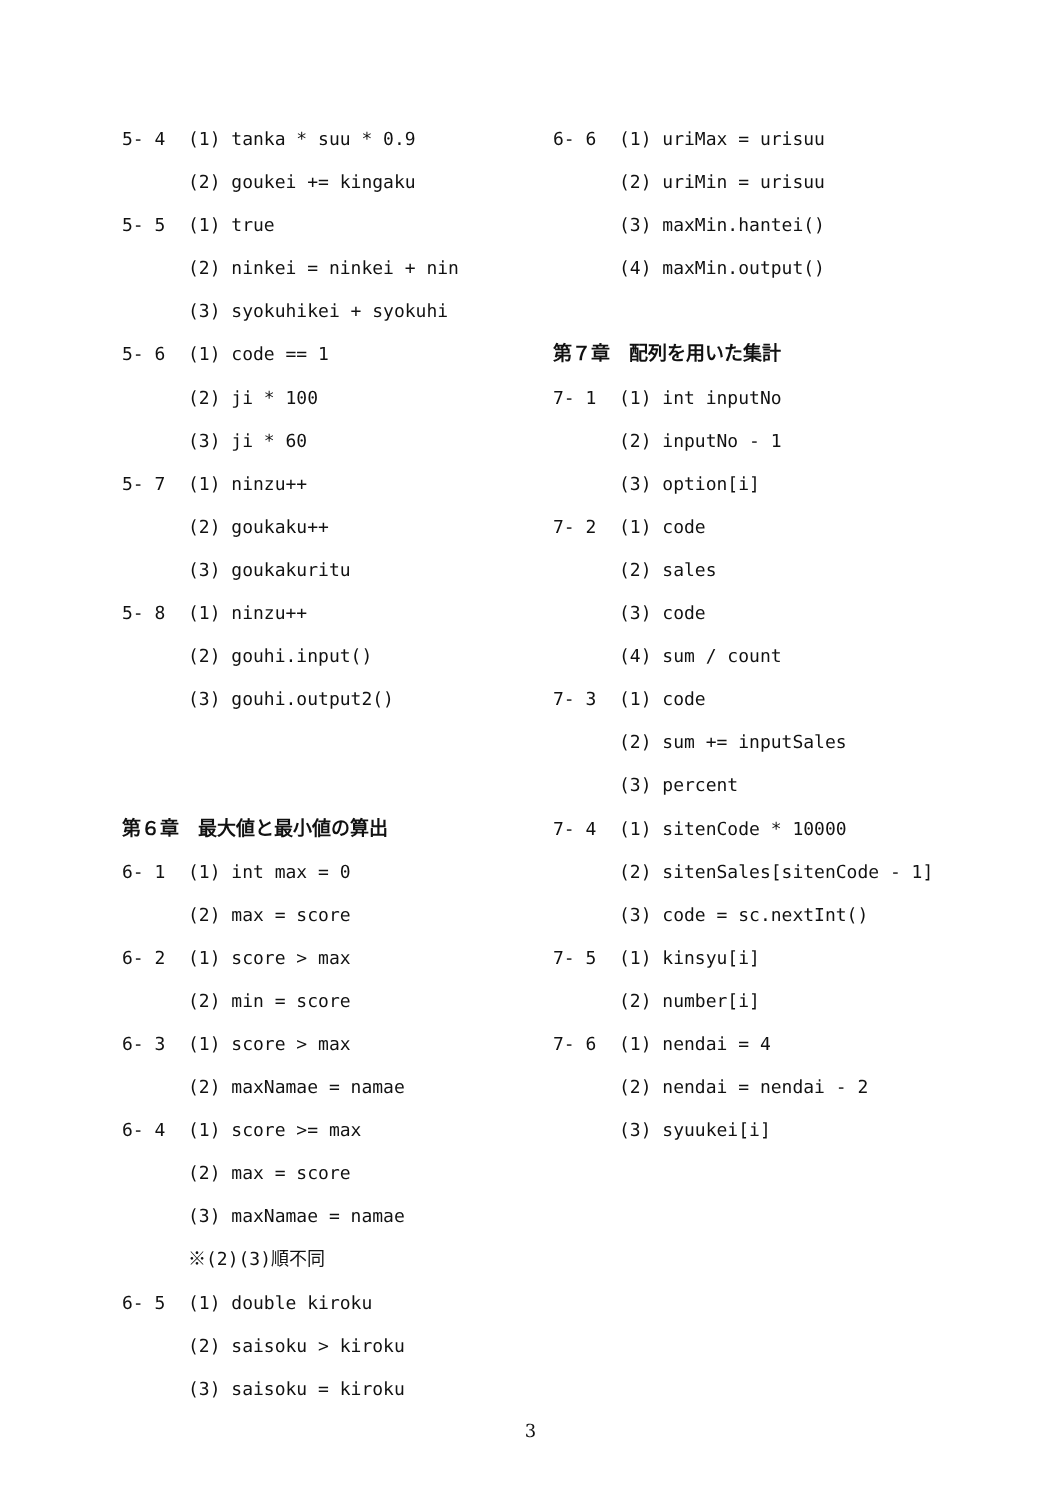5- 4 (1) tanka * suu * 0.9
(2) goukei += kingaku
5- 5 (1) true
(2) ninkei = ninkei + nin
(3) syokuhikei + syokuhi
5- 6 (1) code == 1
(2) ji * 100
(3) ji * 60
5- 7 (1) ninzu++
(2) goukaku++
(3) goukakuritu
5- 8 (1) ninzu++
(2) gouhi.input()
(3) gouhi.output2()
第６章　最大値と最小値の算出
6- 1 (1) int max = 0
(2) max = score
6- 2 (1) score > max
(2) min = score
6- 3 (1) score > max
(2) maxNamae = namae
6- 4 (1) score >= max
(2) max = score
(3) maxNamae = namae
※(2)(3)順不同
6- 5 (1) double kiroku
(2) saisoku > kiroku
(3) saisoku = kiroku
6- 6 (1) uriMax = urisuu
(2) uriMin = urisuu
(3) maxMin.hantei()
(4) maxMin.output()
第７章　配列を用いた集計
7- 1 (1) int inputNo
(2) inputNo - 1
(3) option[i]
7- 2 (1) code
(2) sales
(3) code
(4) sum / count
7- 3 (1) code
(2) sum += inputSales
(3) percent
7- 4 (1) sitenCode * 10000
(2) sitenSales[sitenCode - 1]
(3) code = sc.nextInt()
7- 5 (1) kinsyu[i]
(2) number[i]
7- 6 (1) nendai = 4
(2) nendai = nendai - 2
(3) syuukei[i]
3